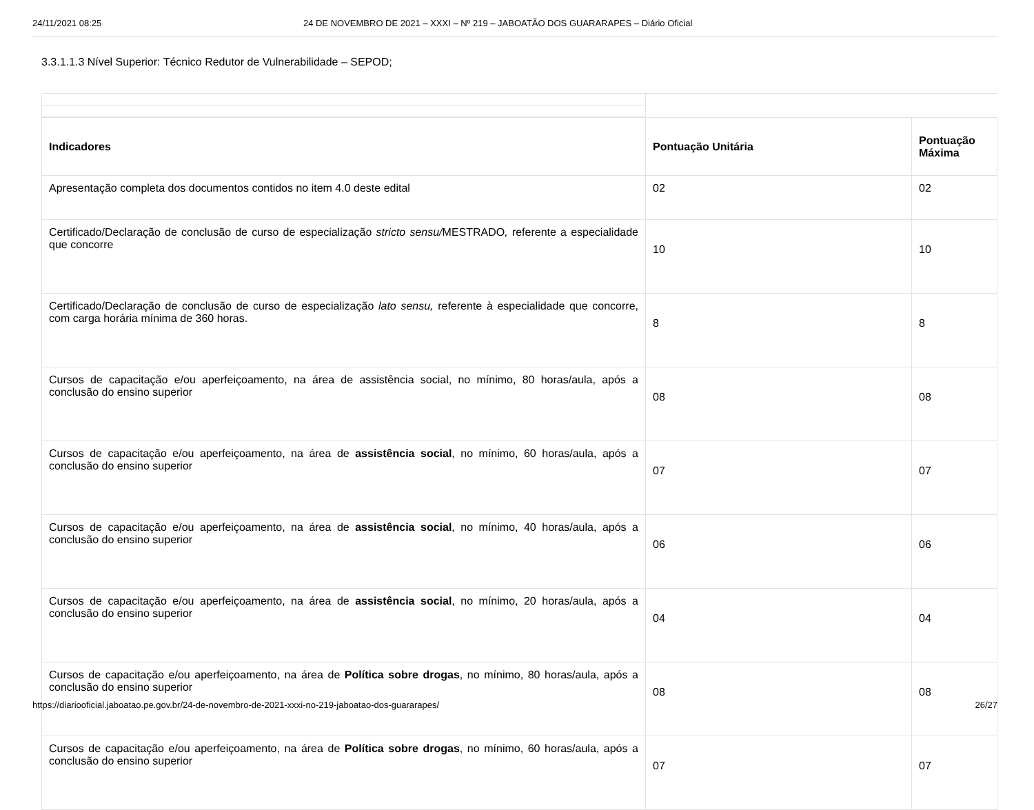24/11/2021 08:25 24 DE NOVEMBRO DE 2021 – XXXI – Nº 219 – JABOATÃO DOS GUARARAPES – Diário Oficial
3.3.1.1.3 Nível Superior: Técnico Redutor de Vulnerabilidade – SEPOD;
| Indicadores | Pontuação Unitária | Pontuação Máxima |
| --- | --- | --- |
| Apresentação completa dos documentos contidos no item 4.0 deste edital | 02 | 02 |
| Certificado/Declaração de conclusão de curso de especialização stricto sensu/ MESTRADO , referente a especialidade que concorre | 10 | 10 |
| Certificado/Declaração de conclusão de curso de especialização lato sensu, referente à especialidade que concorre, com carga horária mínima de 360 horas. | 8 | 8 |
| Cursos de capacitação e/ou aperfeiçoamento, na área de assistência social, no mínimo, 80 horas/aula, após a conclusão do ensino superior | 08 | 08 |
| Cursos de capacitação e/ou aperfeiçoamento, na área de assistência social , no mínimo, 60 horas/aula, após a conclusão do ensino superior | 07 | 07 |
| Cursos de capacitação e/ou aperfeiçoamento, na área de assistência social , no mínimo, 40 horas/aula, após a conclusão do ensino superior | 06 | 06 |
| Cursos de capacitação e/ou aperfeiçoamento, na área de assistência social , no mínimo, 20 horas/aula, após a conclusão do ensino superior | 04 | 04 |
| Cursos de capacitação e/ou aperfeiçoamento, na área de Política sobre drogas , no mínimo, 80 horas/aula, após a conclusão do ensino superior | 08 | 08 |
| Cursos de capacitação e/ou aperfeiçoamento, na área de Política sobre drogas , no mínimo, 60 horas/aula, após a conclusão do ensino superior | 07 | 07 |
https://diariooficial.jaboatao.pe.gov.br/24-de-novembro-de-2021-xxxi-no-219-jaboatao-dos-guararapes/ 26/27